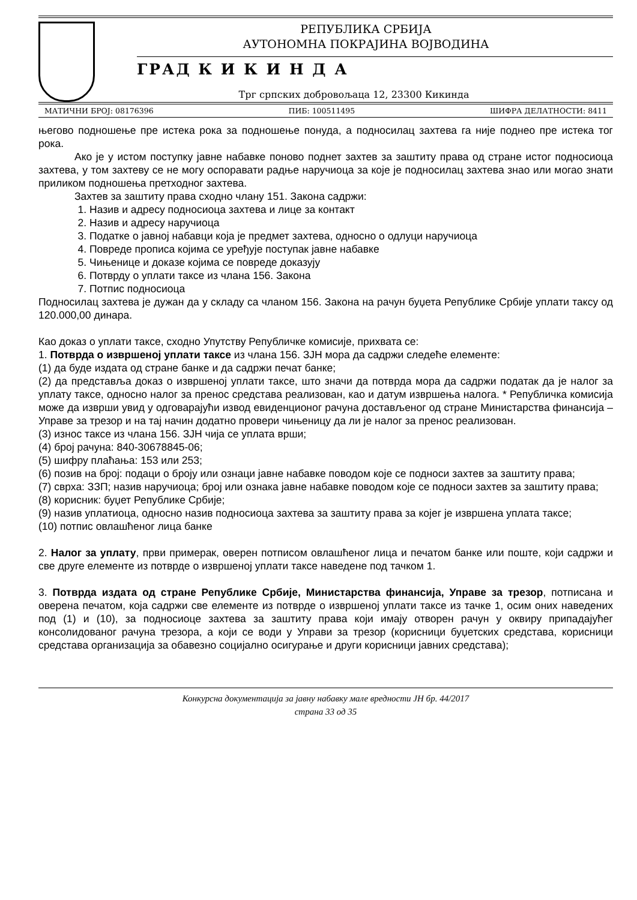РЕПУБЛИКА СРБИЈА
АУТОНОМНА ПОКРАЈИНА ВОЈВОДИНА
ГРАД К И К И Н Д А
Трг српских добровољаца 12, 23300 Кикинда
МАТИЧНИ БРОЈ: 08176396 ПИБ: 100511495 ШИФРА ДЕЛАТНОСТИ: 8411
његово подношење пре истека рока за подношење понуда, а подносилац захтева га није поднео пре истека тог рока.
Ако је у истом поступку јавне набавке поново поднет захтев за заштиту права од стране истог подносиоца захтева, у том захтеву се не могу оспоравати радње наручиоца за које је подносилац захтева знао или могао знати приликом подношења претходног захтева.
Захтев за заштиту права сходно члану 151. Закона садржи:
1. Назив и адресу подносиоца захтева и лице за контакт
2. Назив и адресу наручиоца
3. Податке о јавној набавци која је предмет захтева, односно о одлуци наручиоца
4. Повреде прописа којима се уређује поступак јавне набавке
5. Чињенице и доказе којима се повреде доказују
6. Потврду о уплати таксе из члана 156. Закона
7. Потпис подносиоца
Подносилац захтева је дужан да у складу са чланом 156. Закона на рачун буџета Републике Србије уплати таксу од 120.000,00 динара.
Као доказ о уплати таксе, сходно Упутству Републичке комисије, прихвата се:
1. Потврда о извршеној уплати таксе из члана 156. ЗЈН мора да садржи следеће елементе:
(1) да буде издата од стране банке и да садржи печат банке;
(2) да представља доказ о извршеној уплати таксе, што значи да потврда мора да садржи податак да је налог за уплату таксе, односно налог за пренос средстава реализован, као и датум извршења налога. * Републичка комисија може да изврши увид у одговарајући извод евиденционог рачуна достављеног од стране Министарства финансија – Управе за трезор и на тај начин додатно провери чињеницу да ли је налог за пренос реализован.
(3) износ таксе из члана 156. ЗЈН чија се уплата врши;
(4) број рачуна: 840-30678845-06;
(5) шифру плаћања: 153 или 253;
(6) позив на број: подаци о броју или ознаци јавне набавке поводом које се подноси захтев за заштиту права;
(7) сврха: ЗЗП; назив наручиоца; број или ознака јавне набавке поводом које се подноси захтев за заштиту права;
(8) корисник: буџет Републике Србије;
(9) назив уплатиоца, односно назив подносиоца захтева за заштиту права за којег је извршена уплата таксе;
(10) потпис овлашћеног лица банке
2. Налог за уплату, први примерак, оверен потписом овлашћеног лица и печатом банке или поште, који садржи и све друге елементе из потврде о извршеној уплати таксе наведене под тачком 1.
3. Потврда издата од стране Републике Србије, Министарства финансија, Управе за трезор, потписана и оверена печатом, која садржи све елементе из потврде о извршеној уплати таксе из тачке 1, осим оних наведених под (1) и (10), за подносиоце захтева за заштиту права који имају отворен рачун у оквиру припадајућег консолидованог рачуна трезора, а који се води у Управи за трезор (корисници буџетских средстава, корисници средстава организација за обавезно социјално осигурање и други корисници јавних средстава);
Конкурсна документација за јавну набавку мале вредности ЈН бр. 44/2017
страна 33 од 35